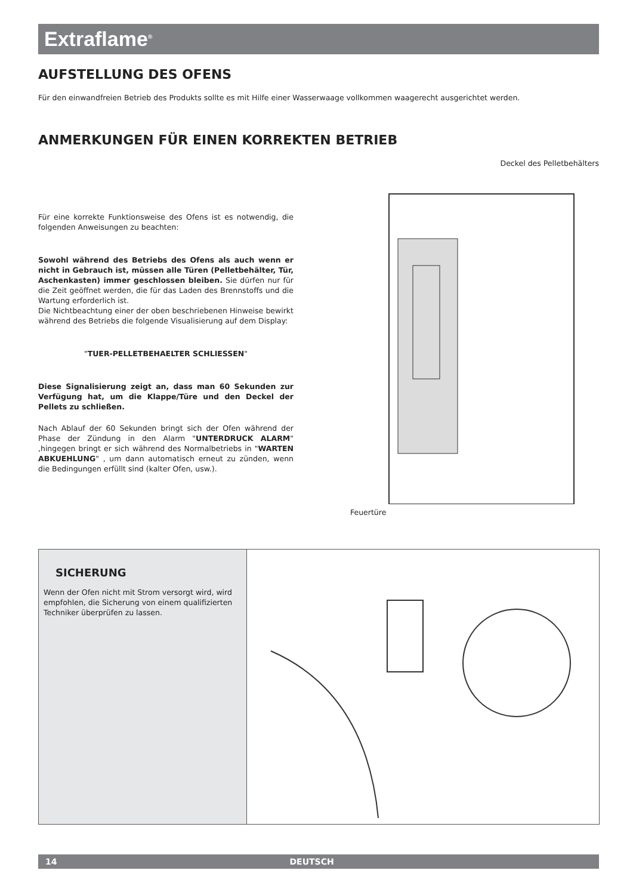Extraflame<sup>®</sup>
AUFSTELLUNG DES OFENS
Für den einwandfreien Betrieb des Produkts sollte es mit Hilfe einer Wasserwaage vollkommen waagerecht ausgerichtet werden.
ANMERKUNGEN FÜR EINEN KORREKTEN BETRIEB
Für eine korrekte Funktionsweise des Ofens ist es notwendig, die folgenden Anweisungen zu beachten:
Sowohl während des Betriebs des Ofens als auch wenn er nicht in Gebrauch ist, müssen alle Türen (Pelletbehälter, Tür, Aschenkasten) immer geschlossen bleiben. Sie dürfen nur für die Zeit geöffnet werden, die für das Laden des Brennstoffs und die Wartung erforderlich ist.
Die Nichtbeachtung einer der oben beschriebenen Hinweise bewirkt während des Betriebs die folgende Visualisierung auf dem Display:
"TUER-PELLETBEHAELTER SCHLIESSEN"
Diese Signalisierung zeigt an, dass man 60 Sekunden zur Verfügung hat, um die Klappe/Türe und den Deckel der Pellets zu schließen.
Nach Ablauf der 60 Sekunden bringt sich der Ofen während der Phase der Zündung in den Alarm "UNTERDRUCK ALARM" ,hingegen bringt er sich während des Normalbetriebs in "WARTEN ABKUEHLUNG" , um dann automatisch erneut zu zünden, wenn die Bedingungen erfüllt sind (kalter Ofen, usw.).
Deckel des Pelletbehälters
Feuertüre
SICHERUNG
Wenn der Ofen nicht mit Strom versorgt wird, wird empfohlen, die Sicherung von einem qualifizierten Techniker überprüfen zu lassen.
14 DEUTSCH